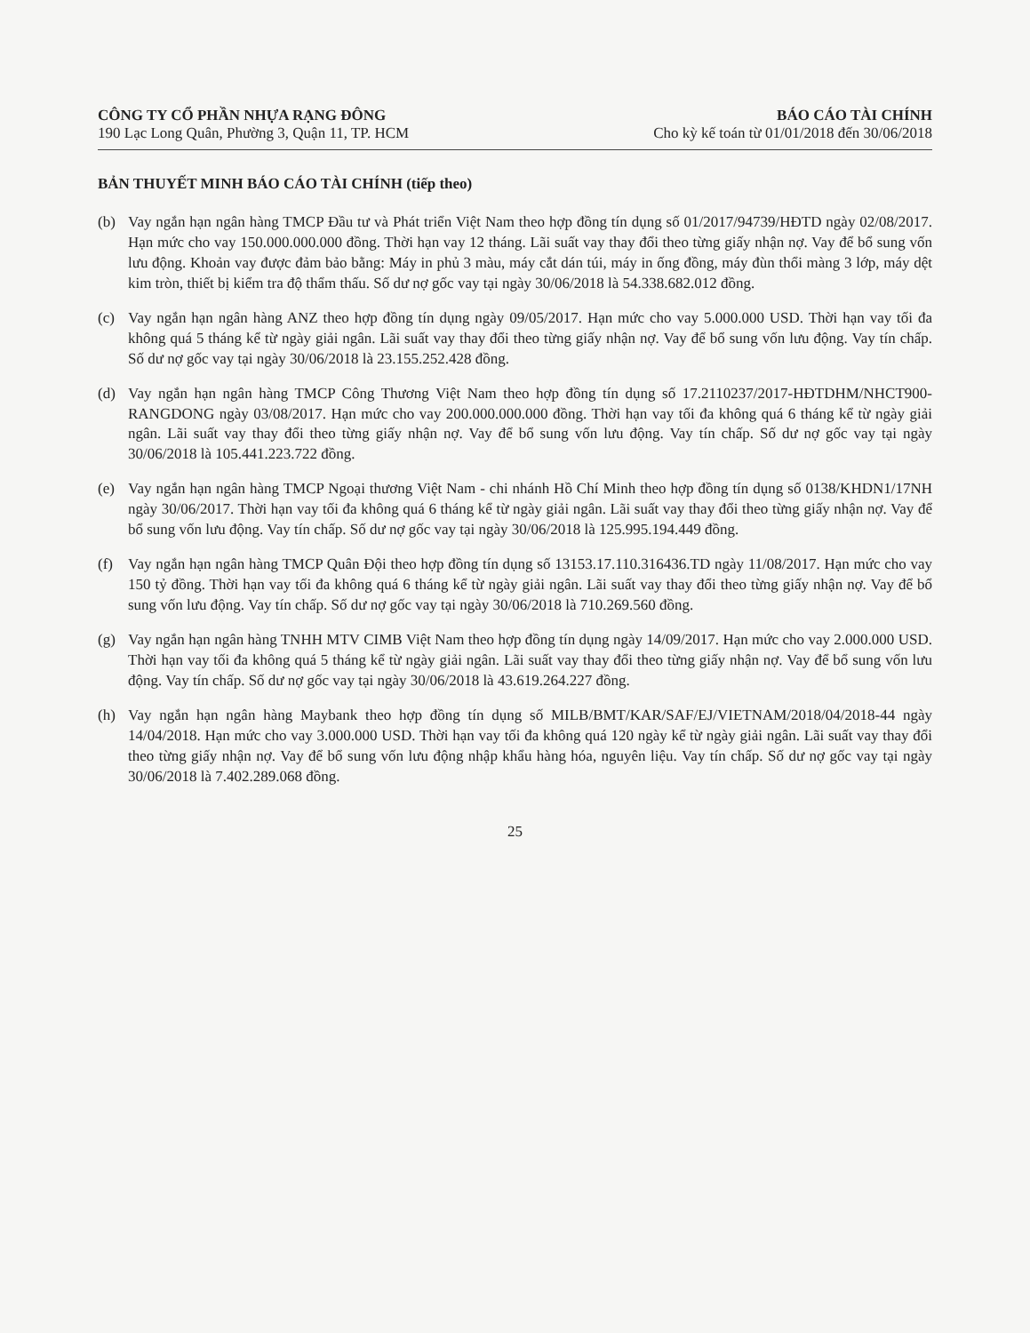CÔNG TY CỔ PHẦN NHỰA RẠNG ĐÔNG
190 Lạc Long Quân, Phường 3, Quận 11, TP. HCM
BÁO CÁO TÀI CHÍNH
Cho kỳ kế toán từ 01/01/2018 đến 30/06/2018
BẢN THUYẾT MINH BÁO CÁO TÀI CHÍNH (tiếp theo)
(b) Vay ngắn hạn ngân hàng TMCP Đầu tư và Phát triển Việt Nam theo hợp đồng tín dụng số 01/2017/94739/HĐTD ngày 02/08/2017. Hạn mức cho vay 150.000.000.000 đồng. Thời hạn vay 12 tháng. Lãi suất vay thay đổi theo từng giấy nhận nợ. Vay để bổ sung vốn lưu động. Khoản vay được đảm bảo bằng: Máy in phủ 3 màu, máy cắt dán túi, máy in ống đồng, máy đùn thổi màng 3 lớp, máy dệt kim tròn, thiết bị kiểm tra độ thẩm thấu. Số dư nợ gốc vay tại ngày 30/06/2018 là 54.338.682.012 đồng.
(c) Vay ngắn hạn ngân hàng ANZ theo hợp đồng tín dụng ngày 09/05/2017. Hạn mức cho vay 5.000.000 USD. Thời hạn vay tối đa không quá 5 tháng kể từ ngày giải ngân. Lãi suất vay thay đổi theo từng giấy nhận nợ. Vay để bổ sung vốn lưu động. Vay tín chấp. Số dư nợ gốc vay tại ngày 30/06/2018 là 23.155.252.428 đồng.
(d) Vay ngắn hạn ngân hàng TMCP Công Thương Việt Nam theo hợp đồng tín dụng số 17.2110237/2017-HĐTDHM/NHCT900-RANGDONG ngày 03/08/2017. Hạn mức cho vay 200.000.000.000 đồng. Thời hạn vay tối đa không quá 6 tháng kể từ ngày giải ngân. Lãi suất vay thay đổi theo từng giấy nhận nợ. Vay để bổ sung vốn lưu động. Vay tín chấp. Số dư nợ gốc vay tại ngày 30/06/2018 là 105.441.223.722 đồng.
(e) Vay ngắn hạn ngân hàng TMCP Ngoại thương Việt Nam - chi nhánh Hồ Chí Minh theo hợp đồng tín dụng số 0138/KHDN1/17NH ngày 30/06/2017. Thời hạn vay tối đa không quá 6 tháng kể từ ngày giải ngân. Lãi suất vay thay đổi theo từng giấy nhận nợ. Vay để bổ sung vốn lưu động. Vay tín chấp. Số dư nợ gốc vay tại ngày 30/06/2018 là 125.995.194.449 đồng.
(f) Vay ngắn hạn ngân hàng TMCP Quân Đội theo hợp đồng tín dụng số 13153.17.110.316436.TD ngày 11/08/2017. Hạn mức cho vay 150 tỷ đồng. Thời hạn vay tối đa không quá 6 tháng kể từ ngày giải ngân. Lãi suất vay thay đổi theo từng giấy nhận nợ. Vay để bổ sung vốn lưu động. Vay tín chấp. Số dư nợ gốc vay tại ngày 30/06/2018 là 710.269.560 đồng.
(g) Vay ngắn hạn ngân hàng TNHH MTV CIMB Việt Nam theo hợp đồng tín dụng ngày 14/09/2017. Hạn mức cho vay 2.000.000 USD. Thời hạn vay tối đa không quá 5 tháng kể từ ngày giải ngân. Lãi suất vay thay đổi theo từng giấy nhận nợ. Vay để bổ sung vốn lưu động. Vay tín chấp. Số dư nợ gốc vay tại ngày 30/06/2018 là 43.619.264.227 đồng.
(h) Vay ngắn hạn ngân hàng Maybank theo hợp đồng tín dụng số MILB/BMT/KAR/SAF/EJ/VIETNAM/2018/04/2018-44 ngày 14/04/2018. Hạn mức cho vay 3.000.000 USD. Thời hạn vay tối đa không quá 120 ngày kể từ ngày giải ngân. Lãi suất vay thay đổi theo từng giấy nhận nợ. Vay để bổ sung vốn lưu động nhập khẩu hàng hóa, nguyên liệu. Vay tín chấp. Số dư nợ gốc vay tại ngày 30/06/2018 là 7.402.289.068 đồng.
25